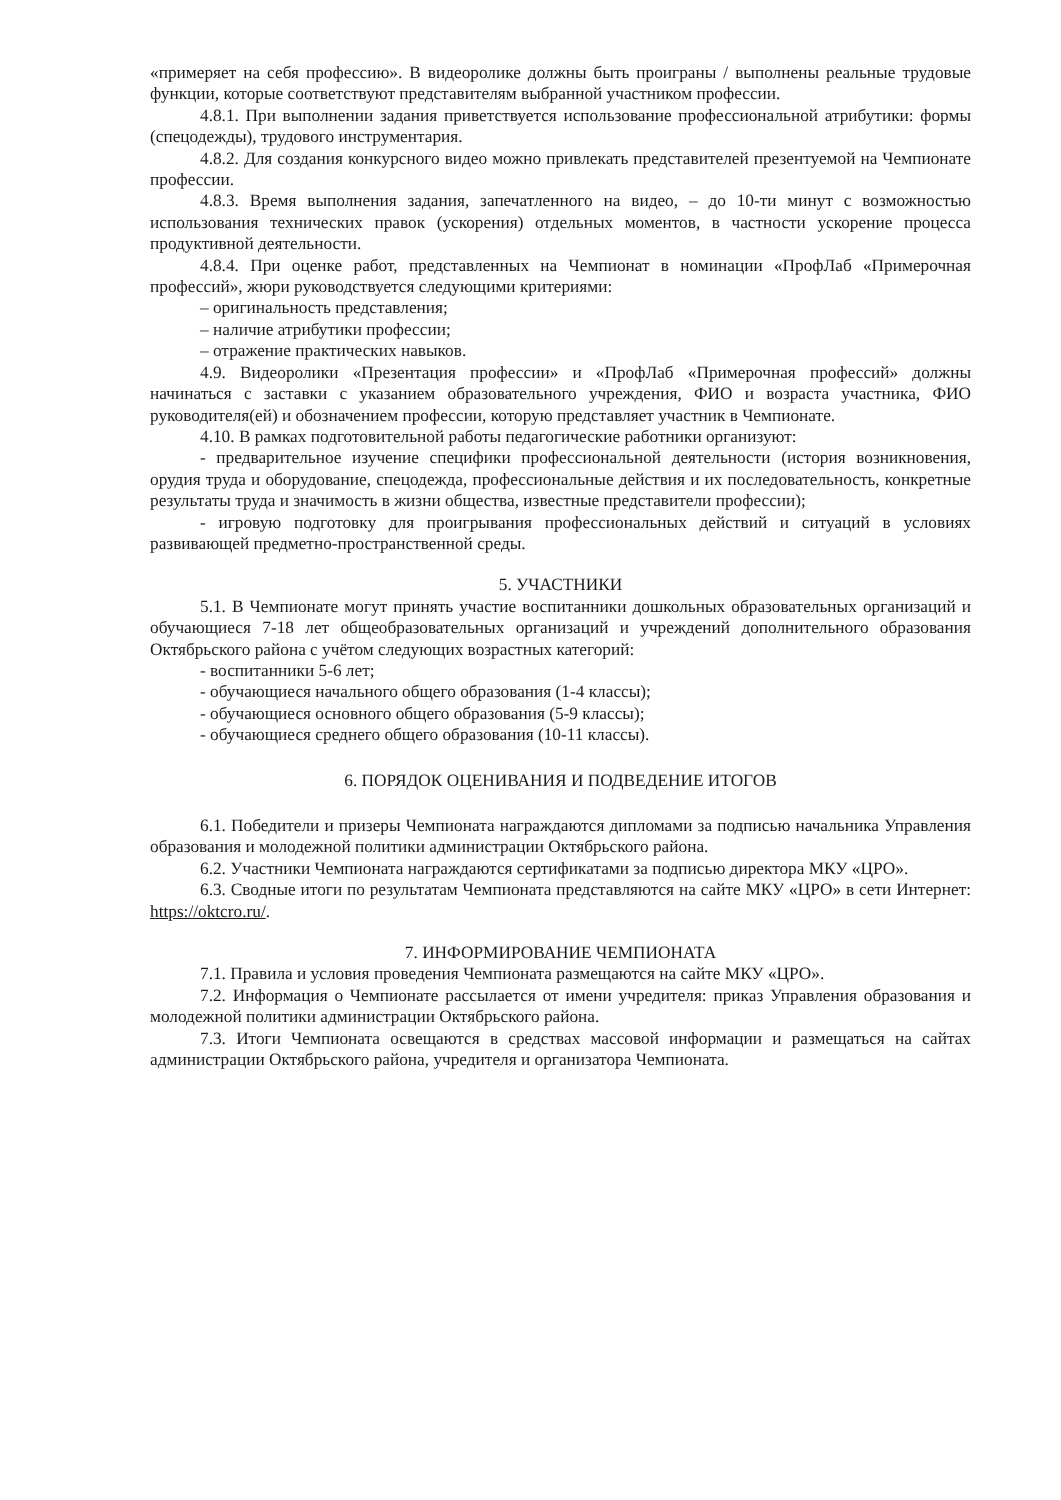«примеряет на себя профессию». В видеоролике должны быть проиграны / выполнены реальные трудовые функции, которые соответствуют представителям выбранной участником профессии.
4.8.1. При выполнении задания приветствуется использование профессиональной атрибутики: формы (спецодежды), трудового инструментария.
4.8.2. Для создания конкурсного видео можно привлекать представителей презентуемой на Чемпионате профессии.
4.8.3. Время выполнения задания, запечатленного на видео, – до 10-ти минут с возможностью использования технических правок (ускорения) отдельных моментов, в частности ускорение процесса продуктивной деятельности.
4.8.4. При оценке работ, представленных на Чемпионат в номинации «ПрофЛаб «Примерочная профессий», жюри руководствуется следующими критериями:
– оригинальность представления;
– наличие атрибутики профессии;
– отражение практических навыков.
4.9. Видеоролики «Презентация профессии» и «ПрофЛаб «Примерочная профессий» должны начинаться с заставки с указанием образовательного учреждения, ФИО и возраста участника, ФИО руководителя(ей) и обозначением профессии, которую представляет участник в Чемпионате.
4.10. В рамках подготовительной работы педагогические работники организуют:
- предварительное изучение специфики профессиональной деятельности (история возникновения, орудия труда и оборудование, спецодежда, профессиональные действия и их последовательность, конкретные результаты труда и значимость в жизни общества, известные представители профессии);
- игровую подготовку для проигрывания профессиональных действий и ситуаций в условиях развивающей предметно-пространственной среды.
5. УЧАСТНИКИ
5.1. В Чемпионате могут принять участие воспитанники дошкольных образовательных организаций и обучающиеся 7-18 лет общеобразовательных организаций и учреждений дополнительного образования Октябрьского района с учётом следующих возрастных категорий:
- воспитанники 5-6 лет;
- обучающиеся начального общего образования (1-4 классы);
- обучающиеся основного общего образования (5-9 классы);
- обучающиеся среднего общего образования (10-11 классы).
6. ПОРЯДОК ОЦЕНИВАНИЯ И ПОДВЕДЕНИЕ ИТОГОВ
6.1. Победители и призеры Чемпионата награждаются дипломами за подписью начальника Управления образования и молодежной политики администрации Октябрьского района.
6.2. Участники Чемпионата награждаются сертификатами за подписью директора МКУ «ЦРО».
6.3. Сводные итоги по результатам Чемпионата представляются на сайте МКУ «ЦРО» в сети Интернет: https://oktcro.ru/.
7. ИНФОРМИРОВАНИЕ ЧЕМПИОНАТА
7.1. Правила и условия проведения Чемпионата размещаются на сайте МКУ «ЦРО».
7.2. Информация о Чемпионате рассылается от имени учредителя: приказ Управления образования и молодежной политики администрации Октябрьского района.
7.3. Итоги Чемпионата освещаются в средствах массовой информации и размещаться на сайтах администрации Октябрьского района, учредителя и организатора Чемпионата.